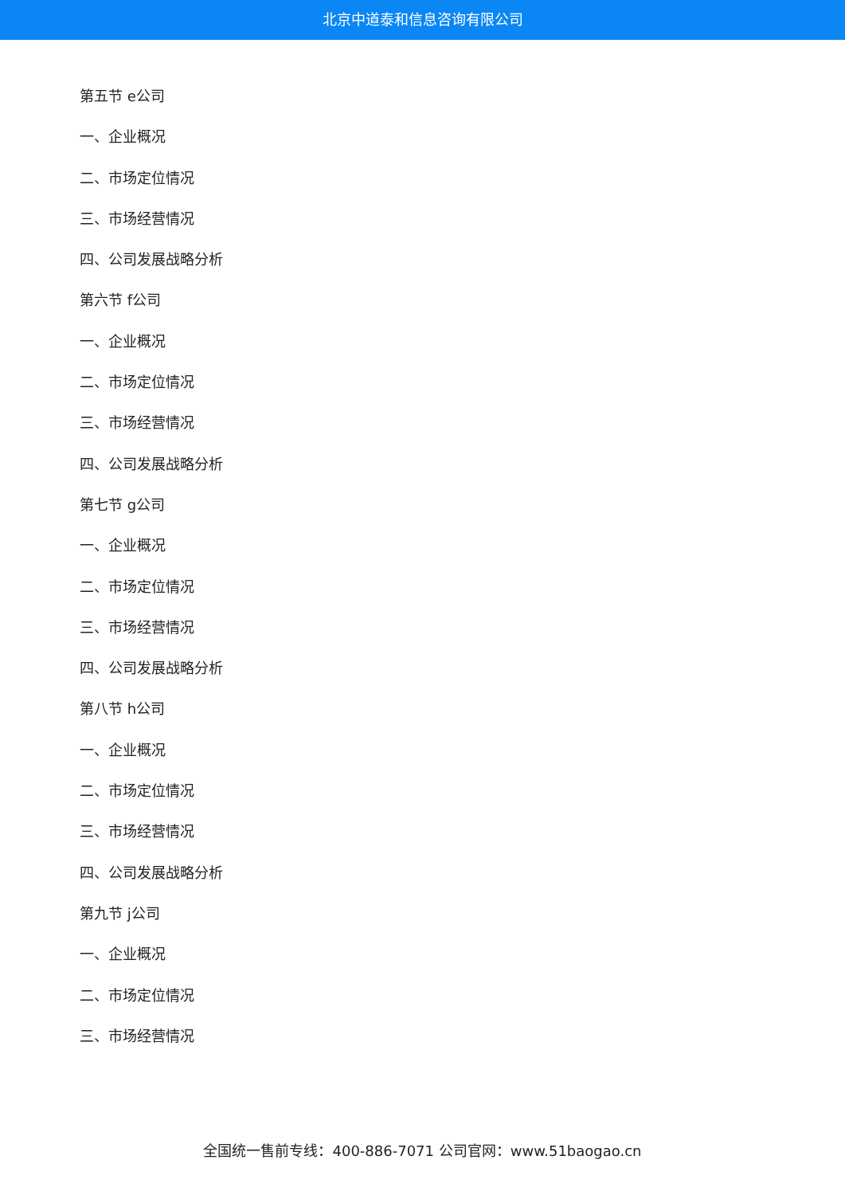北京中道泰和信息咨询有限公司
第五节 e公司
一、企业概况
二、市场定位情况
三、市场经营情况
四、公司发展战略分析
第六节 f公司
一、企业概况
二、市场定位情况
三、市场经营情况
四、公司发展战略分析
第七节 g公司
一、企业概况
二、市场定位情况
三、市场经营情况
四、公司发展战略分析
第八节 h公司
一、企业概况
二、市场定位情况
三、市场经营情况
四、公司发展战略分析
第九节 j公司
一、企业概况
二、市场定位情况
三、市场经营情况
全国统一售前专线：400-886-7071 公司官网：www.51baogao.cn